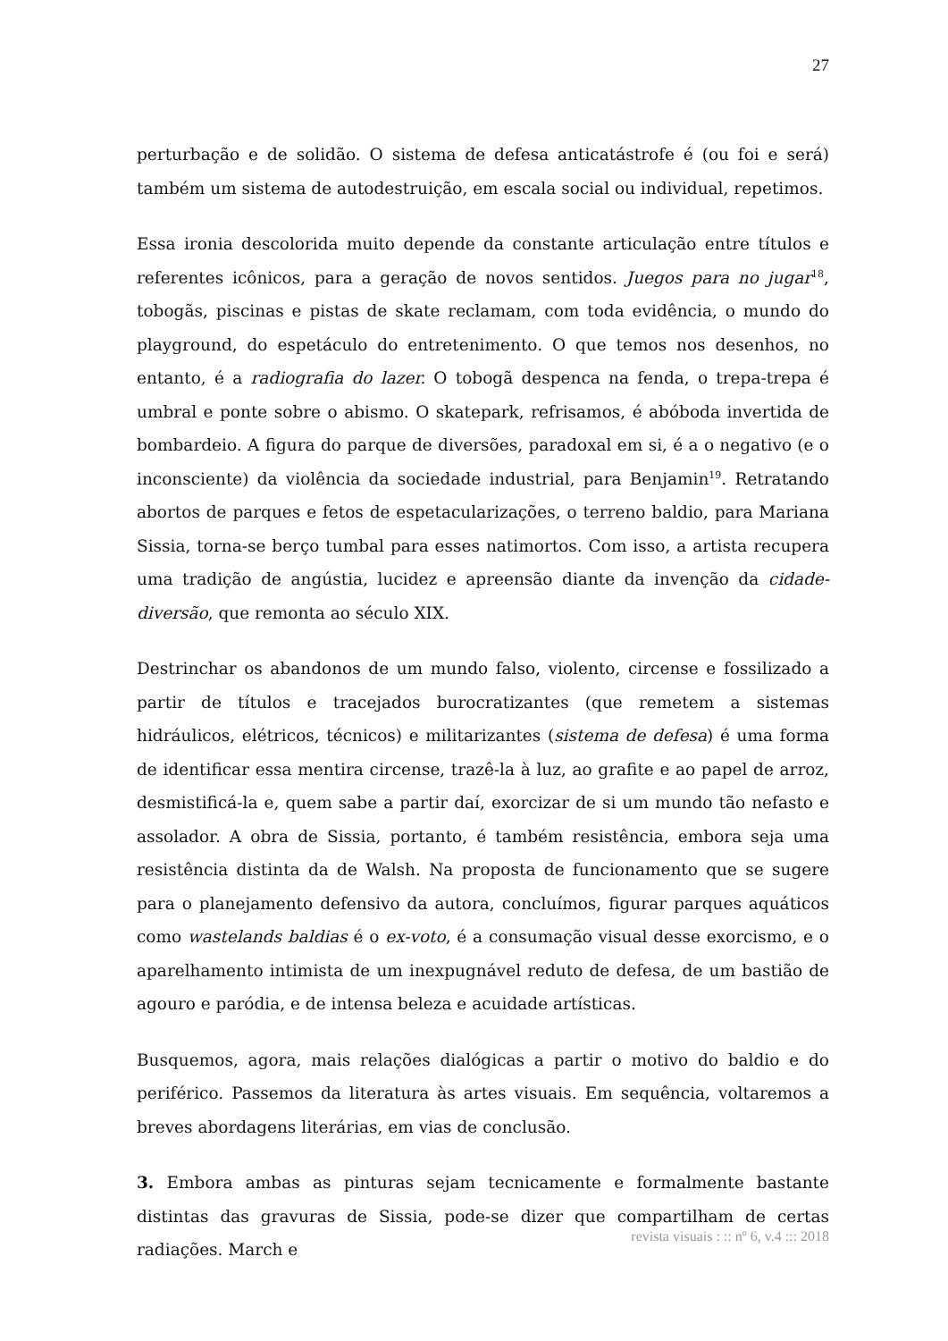27
perturbação e de solidão. O sistema de defesa anticatástrofe é (ou foi e será) também um sistema de autodestruição, em escala social ou individual, repetimos.
Essa ironia descolorida muito depende da constante articulação entre títulos e referentes icônicos, para a geração de novos sentidos. Juegos para no jugar<sup>18</sup>, tobogãs, piscinas e pistas de skate reclamam, com toda evidência, o mundo do playground, do espetáculo do entretenimento. O que temos nos desenhos, no entanto, é a radiografia do lazer. O tobogã despenca na fenda, o trepa-trepa é umbral e ponte sobre o abismo. O skatepark, refrisamos, é abóboda invertida de bombardeio. A figura do parque de diversões, paradoxal em si, é a o negativo (e o inconsciente) da violência da sociedade industrial, para Benjamin<sup>19</sup>. Retratando abortos de parques e fetos de espetacularizações, o terreno baldio, para Mariana Sissia, torna-se berço tumbal para esses natimortos. Com isso, a artista recupera uma tradição de angústia, lucidez e apreensão diante da invenção da cidade-diversão, que remonta ao século XIX.
Destrinchar os abandonos de um mundo falso, violento, circense e fossilizado a partir de títulos e tracejados burocratizantes (que remetem a sistemas hidráulicos, elétricos, técnicos) e militarizantes (sistema de defesa) é uma forma de identificar essa mentira circense, trazê-la à luz, ao grafite e ao papel de arroz, desmistificá-la e, quem sabe a partir daí, exorcizar de si um mundo tão nefasto e assolador. A obra de Sissia, portanto, é também resistência, embora seja uma resistência distinta da de Walsh. Na proposta de funcionamento que se sugere para o planejamento defensivo da autora, concluímos, figurar parques aquáticos como wastelands baldias é o ex-voto, é a consumação visual desse exorcismo, e o aparelhamento intimista de um inexpugnável reduto de defesa, de um bastião de agouro e paródia, e de intensa beleza e acuidade artísticas.
Busquemos, agora, mais relações dialógicas a partir o motivo do baldio e do periférico. Passemos da literatura às artes visuais. Em sequência, voltaremos a breves abordagens literárias, em vias de conclusão.
3. Embora ambas as pinturas sejam tecnicamente e formalmente bastante distintas das gravuras de Sissia, pode-se dizer que compartilham de certas radiações. March e
revista visuais : :: nº 6, v.4 ::: 2018